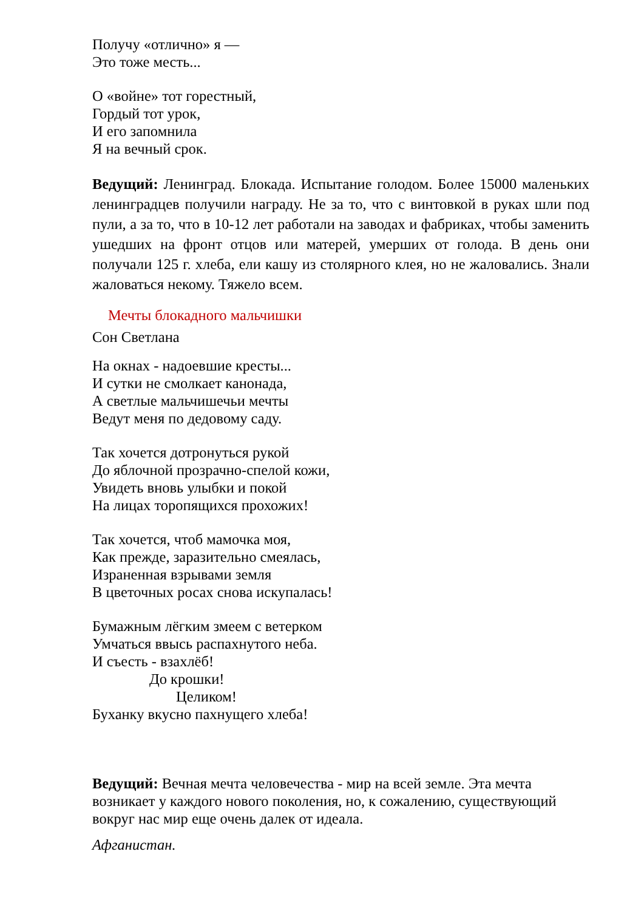Получу «отлично» я —
Это тоже месть...
О «войне» тот горестный,
Гордый тот урок,
И его запомнила
Я на вечный срок.
Ведущий: Ленинград. Блокада. Испытание голодом. Более 15000 маленьких ленинградцев получили награду. Не за то, что с винтовкой в руках шли под пули, а за то, что в 10-12 лет работали на заводах и фабриках, чтобы заменить ушедших на фронт отцов или матерей, умерших от голода. В день они получали 125 г. хлеба, ели кашу из столярного клея, но не жаловались. Знали жаловаться некому. Тяжело всем.
Мечты блокадного мальчишки
Сон Светлана
На окнах - надоевшие кресты...
И сутки не смолкает канонада,
А светлые мальчишечьи мечты
Ведут меня по дедовому саду.
Так хочется дотронуться рукой
До яблочной прозрачно-спелой кожи,
Увидеть вновь улыбки и покой
На лицах торопящихся прохожих!
Так хочется, чтоб мамочка моя,
Как прежде, заразительно смеялась,
Израненная взрывами земля
В цветочных росах снова искупалась!
Бумажным лёгким змеем с ветерком
Умчаться ввысь распахнутого неба.
И съесть - взахлёб!
До крошки!
Целиком!
Буханку вкусно пахнущего хлеба!
Ведущий: Вечная мечта человечества - мир на всей земле. Эта мечта возникает у каждого нового поколения, но, к сожалению, существующий вокруг нас мир еще очень далек от идеала.
Афганистан.